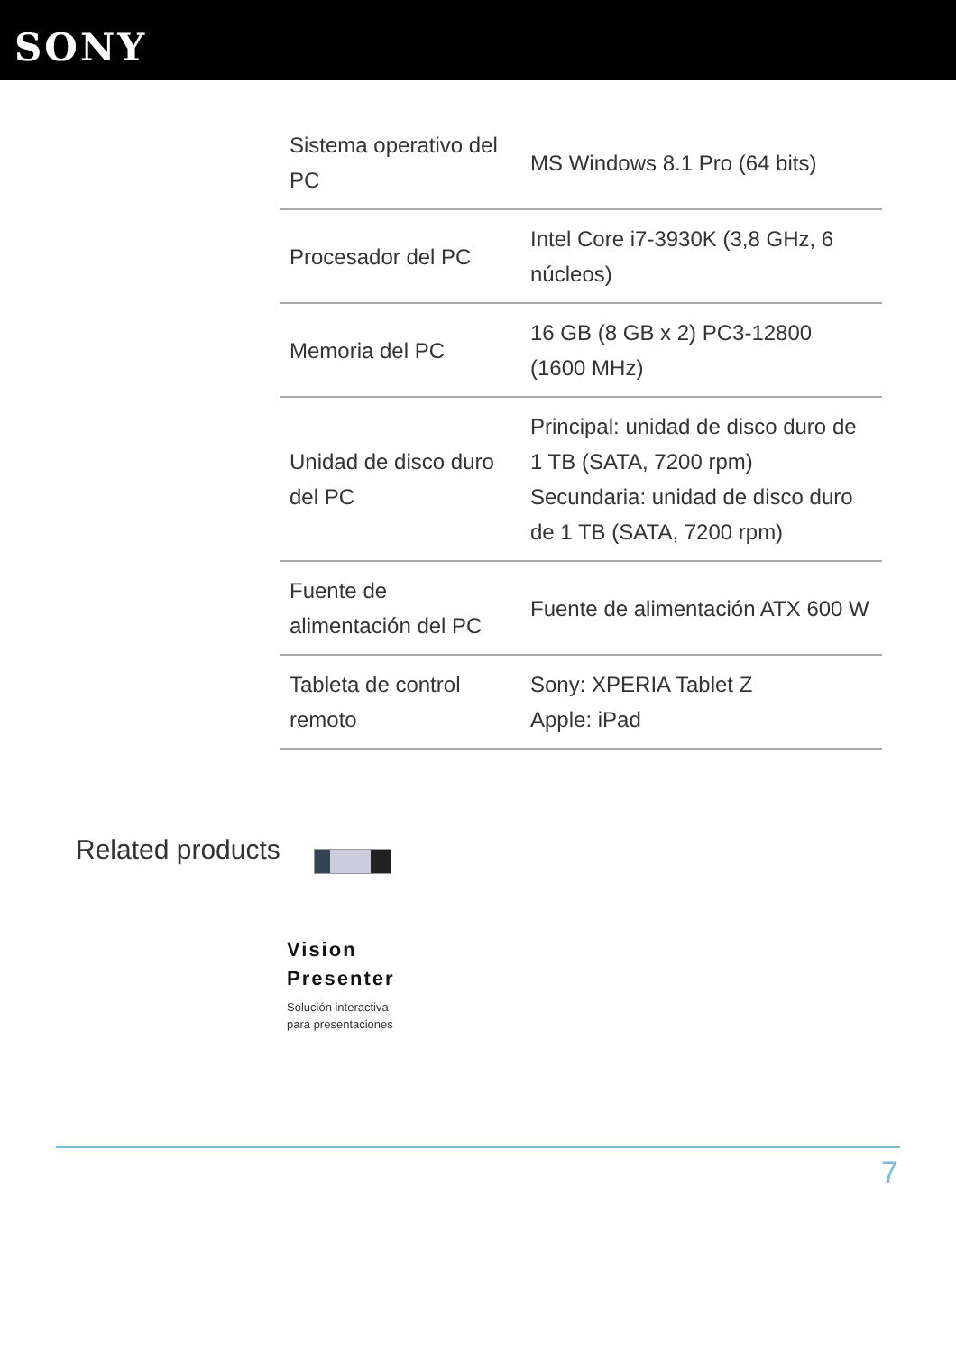SONY
| Sistema operativo del PC | MS Windows 8.1 Pro (64 bits) |
| Procesador del PC | Intel Core i7-3930K (3,8 GHz, 6 núcleos) |
| Memoria del PC | 16 GB (8 GB x 2) PC3-12800 (1600 MHz) |
| Unidad de disco duro del PC | Principal: unidad de disco duro de 1 TB (SATA, 7200 rpm) Secundaria: unidad de disco duro de 1 TB (SATA, 7200 rpm) |
| Fuente de alimentación del PC | Fuente de alimentación ATX 600 W |
| Tableta de control remoto | Sony: XPERIA Tablet Z Apple: iPad |
Related products
Vision
Presenter
Solución interactiva
para presentaciones
7